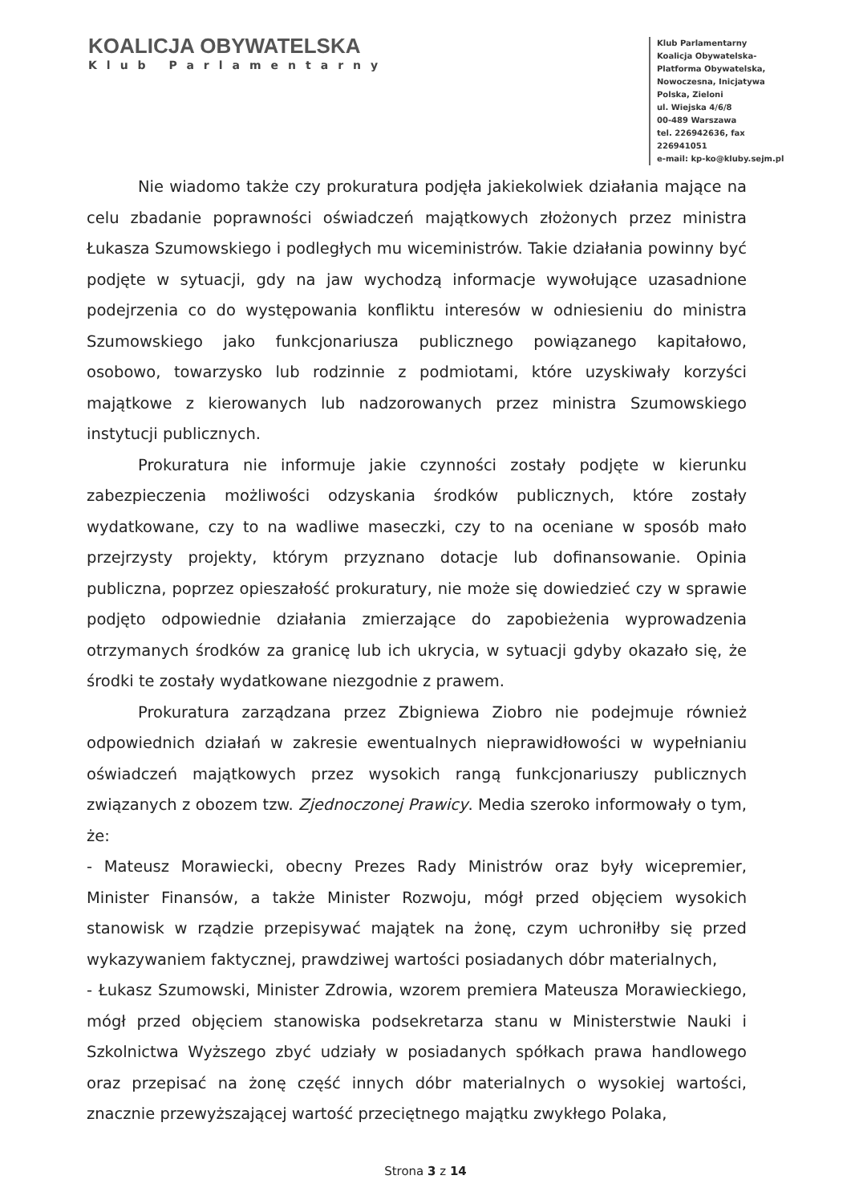KOALICJA OBYWATELSKA
Klub Parlamentarny
Klub Parlamentarny
Koalicja Obywatelska-
Platforma Obywatelska,
Nowoczesna, Inicjatywa
Polska, Zieloni
ul. Wiejska 4/6/8
00-489 Warszawa
tel. 226942636, fax 226941051
e-mail: kp-ko@kluby.sejm.pl
Nie wiadomo także czy prokuratura podjęła jakiekolwiek działania mające na celu zbadanie poprawności oświadczeń majątkowych złożonych przez ministra Łukasza Szumowskiego i podległych mu wiceministrów. Takie działania powinny być podjęte w sytuacji, gdy na jaw wychodzą informacje wywołujące uzasadnione podejrzenia co do występowania konfliktu interesów w odniesieniu do ministra Szumowskiego jako funkcjonariusza publicznego powiązanego kapitałowo, osobowo, towarzysko lub rodzinnie z podmiotami, które uzyskiwały korzyści majątkowe z kierowanych lub nadzorowanych przez ministra Szumowskiego instytucji publicznych.
Prokuratura nie informuje jakie czynności zostały podjęte w kierunku zabezpieczenia możliwości odzyskania środków publicznych, które zostały wydatkowane, czy to na wadliwe maseczki, czy to na oceniane w sposób mało przejrzysty projekty, którym przyznano dotacje lub dofinansowanie. Opinia publiczna, poprzez opieszałość prokuratury, nie może się dowiedzieć czy w sprawie podjęto odpowiednie działania zmierzające do zapobieżenia wyprowadzenia otrzymanych środków za granicę lub ich ukrycia, w sytuacji gdyby okazało się, że środki te zostały wydatkowane niezgodnie z prawem.
Prokuratura zarządzana przez Zbigniewa Ziobro nie podejmuje również odpowiednich działań w zakresie ewentualnych nieprawidłowości w wypełnianiu oświadczeń majątkowych przez wysokich rangą funkcjonariuszy publicznych związanych z obozem tzw. Zjednoczonej Prawicy. Media szeroko informowały o tym, że:
- Mateusz Morawiecki, obecny Prezes Rady Ministrów oraz były wicepremier, Minister Finansów, a także Minister Rozwoju, mógł przed objęciem wysokich stanowisk w rządzie przepisywać majątek na żonę, czym uchroniłby się przed wykazywaniem faktycznej, prawdziwej wartości posiadanych dóbr materialnych,
- Łukasz Szumowski, Minister Zdrowia, wzorem premiera Mateusza Morawieckiego, mógł przed objęciem stanowiska podsekretarza stanu w Ministerstwie Nauki i Szkolnictwa Wyższego zbyć udziały w posiadanych spółkach prawa handlowego oraz przepisać na żonę część innych dóbr materialnych o wysokiej wartości, znacznie przewyższającej wartość przeciętnego majątku zwykłego Polaka,
Strona 3 z 14